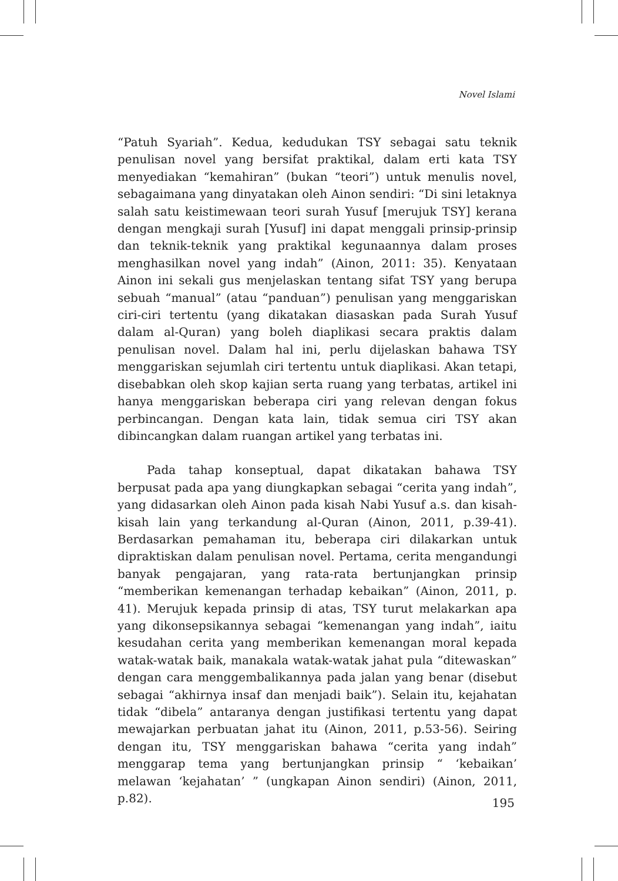Novel Islami
“Patuh Syariah”. Kedua, kedudukan TSY sebagai satu teknik penulisan novel yang bersifat praktikal, dalam erti kata TSY menyediakan “kemahiran” (bukan “teori”) untuk menulis novel, sebagaimana yang dinyatakan oleh Ainon sendiri: “Di sini letaknya salah satu keistimewaan teori surah Yusuf [merujuk TSY] kerana dengan mengkaji surah [Yusuf] ini dapat menggali prinsip-prinsip dan teknik-teknik yang praktikal kegunaannya dalam proses menghasilkan novel yang indah” (Ainon, 2011: 35). Kenyataan Ainon ini sekali gus menjelaskan tentang sifat TSY yang berupa sebuah “manual” (atau “panduan”) penulisan yang menggariskan ciri-ciri tertentu (yang dikatakan diasaskan pada Surah Yusuf dalam al-Quran) yang boleh diaplikasi secara praktis dalam penulisan novel. Dalam hal ini, perlu dijelaskan bahawa TSY menggariskan sejumlah ciri tertentu untuk diaplikasi. Akan tetapi, disebabkan oleh skop kajian serta ruang yang terbatas, artikel ini hanya menggariskan beberapa ciri yang relevan dengan fokus perbincangan. Dengan kata lain, tidak semua ciri TSY akan dibincangkan dalam ruangan artikel yang terbatas ini.
Pada tahap konseptual, dapat dikatakan bahawa TSY berpusat pada apa yang diungkapkan sebagai “cerita yang indah”, yang didasarkan oleh Ainon pada kisah Nabi Yusuf a.s. dan kisah-kisah lain yang terkandung al-Quran (Ainon, 2011, p.39-41). Berdasarkan pemahaman itu, beberapa ciri dilakarkan untuk dipraktiskan dalam penulisan novel. Pertama, cerita mengandungi banyak pengajaran, yang rata-rata bertunjangkan prinsip “memberikan kemenangan terhadap kebaikan” (Ainon, 2011, p. 41). Merujuk kepada prinsip di atas, TSY turut melakarkan apa yang dikonsepsikannya sebagai “kemenangan yang indah”, iaitu kesudahan cerita yang memberikan kemenangan moral kepada watak-watak baik, manakala watak-watak jahat pula “ditewaskan” dengan cara menggembalikannya pada jalan yang benar (disebut sebagai “akhirnya insaf dan menjadi baik”). Selain itu, kejahatan tidak “dibela” antaranya dengan justifikasi tertentu yang dapat mewajarkan perbuatan jahat itu (Ainon, 2011, p.53-56). Seiring dengan itu, TSY menggariskan bahawa “cerita yang indah” menggarap tema yang bertunjangkan prinsip “ ‘kebaikan’ melawan ‘kejahatan’ ” (ungkapan Ainon sendiri) (Ainon, 2011, p.82).
195